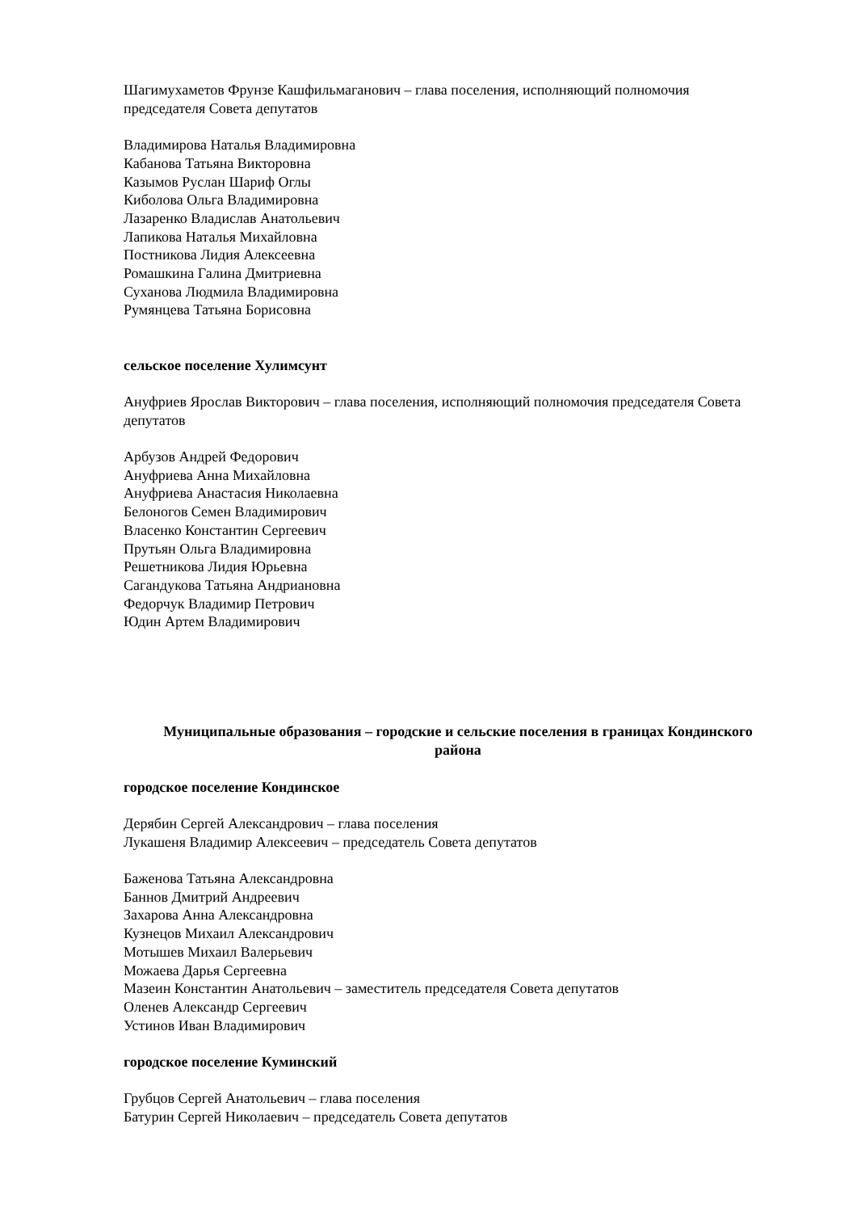Шагимухаметов Фрунзе Кашфильмаганович – глава поселения, исполняющий полномочия председателя Совета депутатов
Владимирова Наталья Владимировна
Кабанова Татьяна Викторовна
Казымов Руслан Шариф Оглы
Киболова Ольга Владимировна
Лазаренко Владислав Анатольевич
Лапикова Наталья Михайловна
Постникова Лидия Алексеевна
Ромашкина Галина Дмитриевна
Суханова Людмила Владимировна
Румянцева Татьяна Борисовна
сельское поселение Хулимсунт
Ануфриев Ярослав Викторович – глава поселения, исполняющий полномочия председателя Совета депутатов
Арбузов Андрей Федорович
Ануфриева Анна Михайловна
Ануфриева Анастасия Николаевна
Белоногов Семен Владимирович
Власенко Константин Сергеевич
Прутьян Ольга Владимировна
Решетникова Лидия Юрьевна
Сагандукова Татьяна Андриановна
Федорчук Владимир Петрович
Юдин Артем Владимирович
Муниципальные образования – городские и сельские поселения в границах Кондинского района
городское поселение Кондинское
Дерябин Сергей Александрович – глава поселения
Лукашеня Владимир Алексеевич – председатель Совета депутатов
Баженова Татьяна Александровна
Баннов Дмитрий Андреевич
Захарова Анна Александровна
Кузнецов Михаил Александрович
Мотышев Михаил Валерьевич
Можаева Дарья Сергеевна
Мазеин Константин Анатольевич – заместитель председателя Совета депутатов
Оленев Александр Сергеевич
Устинов Иван Владимирович
городское поселение Куминский
Грубцов Сергей Анатольевич – глава поселения
Батурин Сергей Николаевич – председатель Совета депутатов